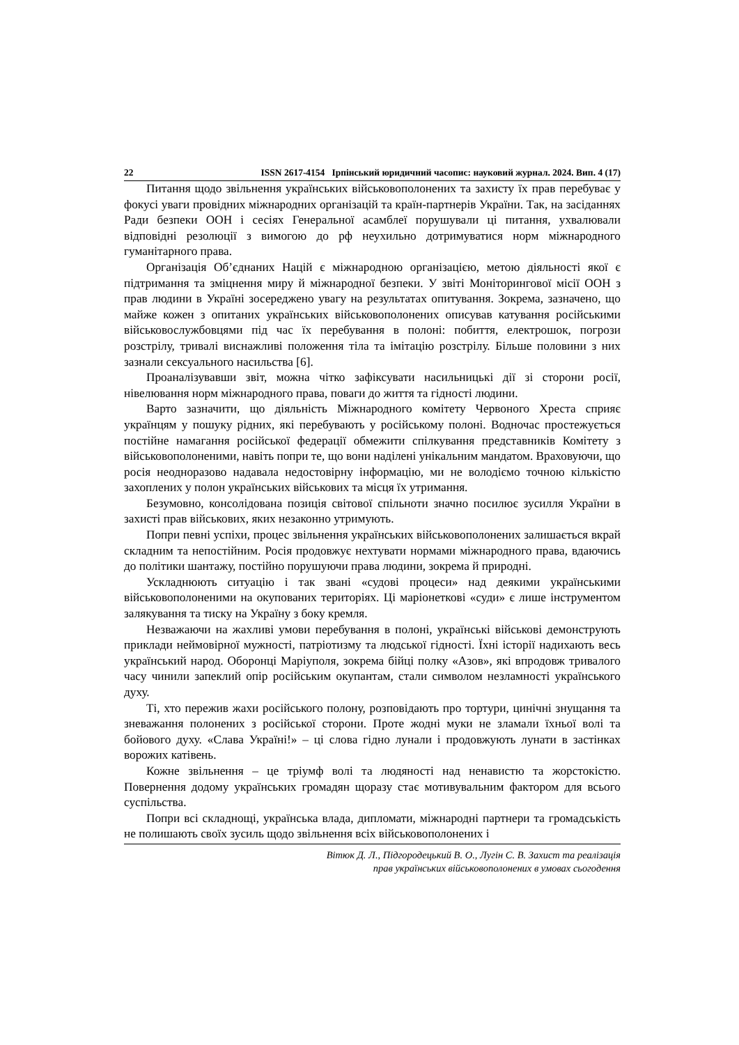22 ISSN 2617-4154 Ірпінський юридичний часопис: науковий журнал. 2024. Вип. 4 (17)
Питання щодо звільнення українських військовополонених та захисту їх прав перебуває у фокусі уваги провідних міжнародних організацій та країн-партнерів України. Так, на засіданнях Ради безпеки ООН і сесіях Генеральної асамблеї порушували ці питання, ухвалювали відповідні резолюції з вимогою до рф неухильно дотримуватися норм міжнародного гуманітарного права.
Організація Об’єднаних Націй є міжнародною організацією, метою діяльності якої є підтримання та зміцнення миру й міжнародної безпеки. У звіті Моніторингової місії ООН з прав людини в Україні зосереджено увагу на результатах опитування. Зокрема, зазначено, що майже кожен з опитаних українських військовополонених описував катування російськими військовослужбовцями під час їх перебування в полоні: побиття, електрошок, погрози розстрілу, тривалі виснажливі положення тіла та імітацію розстрілу. Більше половини з них зазнали сексуального насильства [6].
Проаналізувавши звіт, можна чітко зафіксувати насильницькі дії зі сторони росії, нівелювання норм міжнародного права, поваги до життя та гідності людини.
Варто зазначити, що діяльність Міжнародного комітету Червоного Хреста сприяє українцям у пошуку рідних, які перебувають у російському полоні. Водночас простежується постійне намагання російської федерації обмежити спілкування представників Комітету з військовополоненими, навіть попри те, що вони наділені унікальним мандатом. Враховуючи, що росія неодноразово надавала недостовірну інформацію, ми не володіємо точною кількістю захоплених у полон українських військових та місця їх утримання.
Безумовно, консолідована позиція світової спільноти значно посилює зусилля України в захисті прав військових, яких незаконно утримують.
Попри певні успіхи, процес звільнення українських військовополонених залишається вкрай складним та непостійним. Росія продовжує нехтувати нормами міжнародного права, вдаючись до політики шантажу, постійно порушуючи права людини, зокрема й природні.
Ускладнюють ситуацію і так звані «судові процеси» над деякими українськими військовополоненими на окупованих територіях. Ці маріонеткові «суди» є лише інструментом залякування та тиску на Україну з боку кремля.
Незважаючи на жахливі умови перебування в полоні, українські військові демонструють приклади неймовірної мужності, патріотизму та людської гідності. Їхні історії надихають весь український народ. Оборонці Маріуполя, зокрема бійці полку «Азов», які впродовж тривалого часу чинили запеклий опір російським окупантам, стали символом незламності українського духу.
Ті, хто пережив жахи російського полону, розповідають про тортури, цинічні знущання та зневажання полонених з російської сторони. Проте жодні муки не зламали їхньої волі та бойового духу. «Слава Україні!» – ці слова гідно лунали і продовжують лунати в застінках ворожих катівень.
Кожне звільнення – це тріумф волі та людяності над ненавистю та жорстокістю. Повернення додому українських громадян щоразу стає мотивувальним фактором для всього суспільства.
Попри всі складнощі, українська влада, дипломати, міжнародні партнери та громадськість не полишають своїх зусиль щодо звільнення всіх військовополонених і
Вітюк Д. Л., Підгородецький В. О., Лугін С. В. Захист та реалізація
прав українських військовополонених в умовах сьогодення